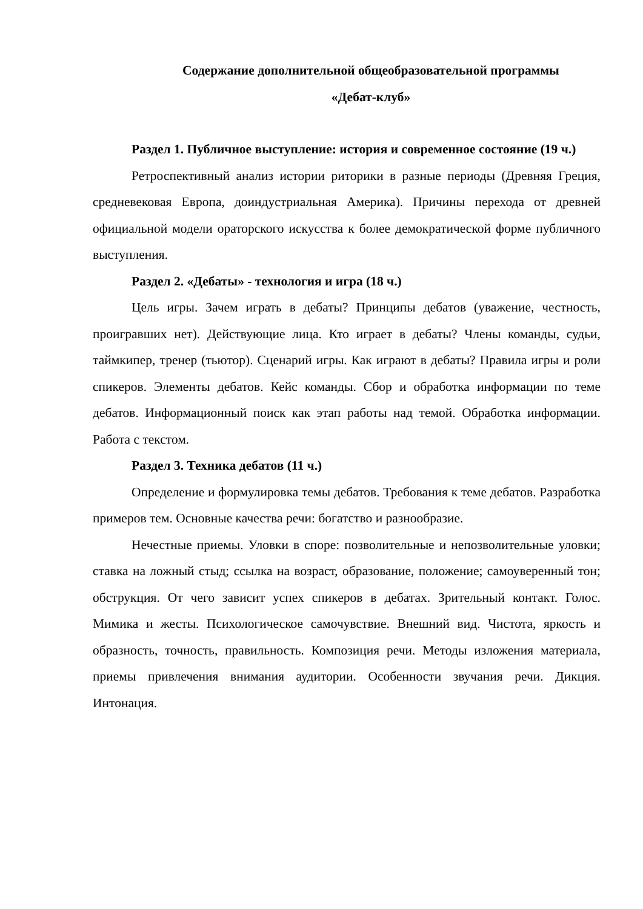Содержание дополнительной общеобразовательной программы
«Дебат-клуб»
Раздел 1. Публичное выступление: история и современное состояние (19 ч.)
Ретроспективный анализ истории риторики в разные периоды (Древняя Греция, средневековая Европа, доиндустриальная Америка). Причины перехода от древней официальной модели ораторского искусства к более демократической форме публичного выступления.
Раздел 2. «Дебаты» - технология и игра (18 ч.)
Цель игры. Зачем играть в дебаты? Принципы дебатов (уважение, честность, проигравших нет). Действующие лица. Кто играет в дебаты? Члены команды, судьи, таймкипер, тренер (тьютор). Сценарий игры. Как играют в дебаты? Правила игры и роли спикеров. Элементы дебатов. Кейс команды. Сбор и обработка информации по теме дебатов. Информационный поиск как этап работы над темой. Обработка информации. Работа с текстом.
Раздел 3. Техника дебатов (11 ч.)
Определение и формулировка темы дебатов. Требования к теме дебатов. Разработка примеров тем. Основные качества речи: богатство и разнообразие.
Нечестные приемы. Уловки в споре: позволительные и непозволительные уловки; ставка на ложный стыд; ссылка на возраст, образование, положение; самоуверенный тон; обструкция. От чего зависит успех спикеров в дебатах. Зрительный контакт. Голос. Мимика и жесты. Психологическое самочувствие. Внешний вид. Чистота, яркость и образность, точность, правильность. Композиция речи. Методы изложения материала, приемы привлечения внимания аудитории. Особенности звучания речи. Дикция. Интонация.